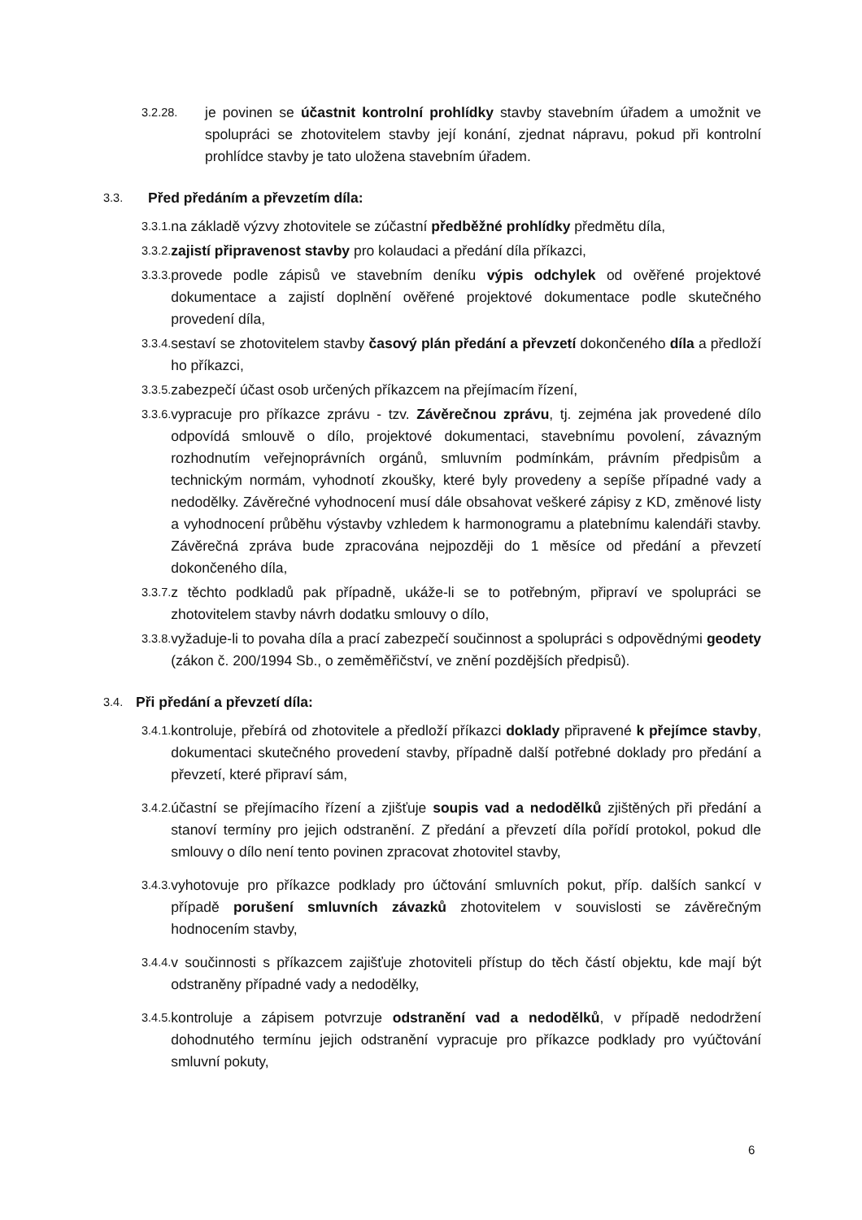3.2.28. je povinen se účastnit kontrolní prohlídky stavby stavebním úřadem a umožnit ve spolupráci se zhotovitelem stavby její konání, zjednat nápravu, pokud při kontrolní prohlídce stavby je tato uložena stavebním úřadem.
3.3. Před předáním a převzetím díla:
3.3.1. na základě výzvy zhotovitele se zúčastní předběžné prohlídky předmětu díla,
3.3.2. zajistí připravenost stavby pro kolaudaci a předání díla příkazci,
3.3.3. provede podle zápisů ve stavebním deníku výpis odchylek od ověřené projektové dokumentace a zajistí doplnění ověřené projektové dokumentace podle skutečného provedení díla,
3.3.4. sestaví se zhotovitelem stavby časový plán předání a převzetí dokončeného díla a předloží ho příkazci,
3.3.5. zabezpečí účast osob určených příkazcem na přejímacím řízení,
3.3.6. vypracuje pro příkazce zprávu - tzv. Závěrečnou zprávu, tj. zejména jak provedené dílo odpovídá smlouvě o dílo, projektové dokumentaci, stavebnímu povolení, závazným rozhodnutím veřejnoprávních orgánů, smluvním podmínkám, právním předpisům a technickým normám, vyhodnotí zkoušky, které byly provedeny a sepíše případné vady a nedodělky. Závěrečné vyhodnocení musí dále obsahovat veškeré zápisy z KD, změnové listy a vyhodnocení průběhu výstavby vzhledem k harmonogramu a platebnímu kalendáři stavby. Závěrečná zpráva bude zpracována nejpozději do 1 měsíce od předání a převzetí dokončeného díla,
3.3.7. z těchto podkladů pak případně, ukáže-li se to potřebným, připraví ve spolupráci se zhotovitelem stavby návrh dodatku smlouvy o dílo,
3.3.8. vyžaduje-li to povaha díla a prací zabezpečí součinnost a spolupráci s odpovědnými geodety (zákon č. 200/1994 Sb., o zeměměřičství, ve znění pozdějších předpisů).
3.4. Při předání a převzetí díla:
3.4.1. kontroluje, přebírá od zhotovitele a předloží příkazci doklady připravené k přejímce stavby, dokumentaci skutečného provedení stavby, případně další potřebné doklady pro předání a převzetí, které připraví sám,
3.4.2. účastní se přejímacího řízení a zjišťuje soupis vad a nedodělků zjištěných při předání a stanoví termíny pro jejich odstranění. Z předání a převzetí díla pořídí protokol, pokud dle smlouvy o dílo není tento povinen zpracovat zhotovitel stavby,
3.4.3. vyhotovuje pro příkazce podklady pro účtování smluvních pokut, příp. dalších sankcí v případě porušení smluvních závazků zhotovitelem v souvislosti se závěrečným hodnocením stavby,
3.4.4. v součinnosti s příkazcem zajišťuje zhotoviteli přístup do těch částí objektu, kde mají být odstraněny případné vady a nedodělky,
3.4.5. kontroluje a zápisem potvrzuje odstranění vad a nedodělků, v případě nedodržení dohodnutého termínu jejich odstranění vypracuje pro příkazce podklady pro vyúčtování smluvní pokuty,
6